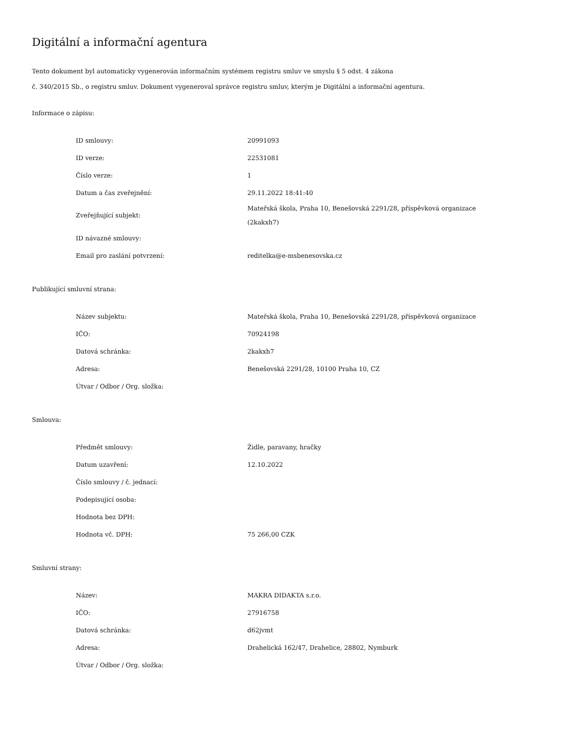Digitální a informační agentura
Tento dokument byl automaticky vygenerován informačním systémem registru smluv ve smyslu § 5 odst. 4 zákona
č. 340/2015 Sb., o registru smluv. Dokument vygeneroval správce registru smluv, kterým je Digitální a informační agentura.
Informace o zápisu:
| ID smlouvy: | 20991093 |
| ID verze: | 22531081 |
| Číslo verze: | 1 |
| Datum a čas zveřejnění: | 29.11.2022 18:41:40 |
| Zveřejňující subjekt: | Mateřská škola, Praha 10, Benešovská 2291/28, příspěvková organizace (2kakxh7) |
| ID návazné smlouvy: | |
| Email pro zaslání potvrzení: | reditelka@e-msbenesovska.cz |
Publikující smluvní strana:
| Název subjektu: | Mateřská škola, Praha 10, Benešovská 2291/28, příspěvková organizace |
| IČO: | 70924198 |
| Datová schránka: | 2kakxh7 |
| Adresa: | Benešovská 2291/28, 10100 Praha 10, CZ |
| Útvar / Odbor / Org. složka: | |
Smlouva:
| Předmět smlouvy: | Židle, paravany, hračky |
| Datum uzavření: | 12.10.2022 |
| Číslo smlouvy / č. jednací: | |
| Podepisující osoba: | |
| Hodnota bez DPH: | |
| Hodnota vč. DPH: | 75 266,00 CZK |
Smluvní strany:
| Název: | MAKRA DIDAKTA s.r.o. |
| IČO: | 27916758 |
| Datová schránka: | d62jvmt |
| Adresa: | Drahelická 162/47, Drahelice, 28802, Nymburk |
| Útvar / Odbor / Org. složka: | |